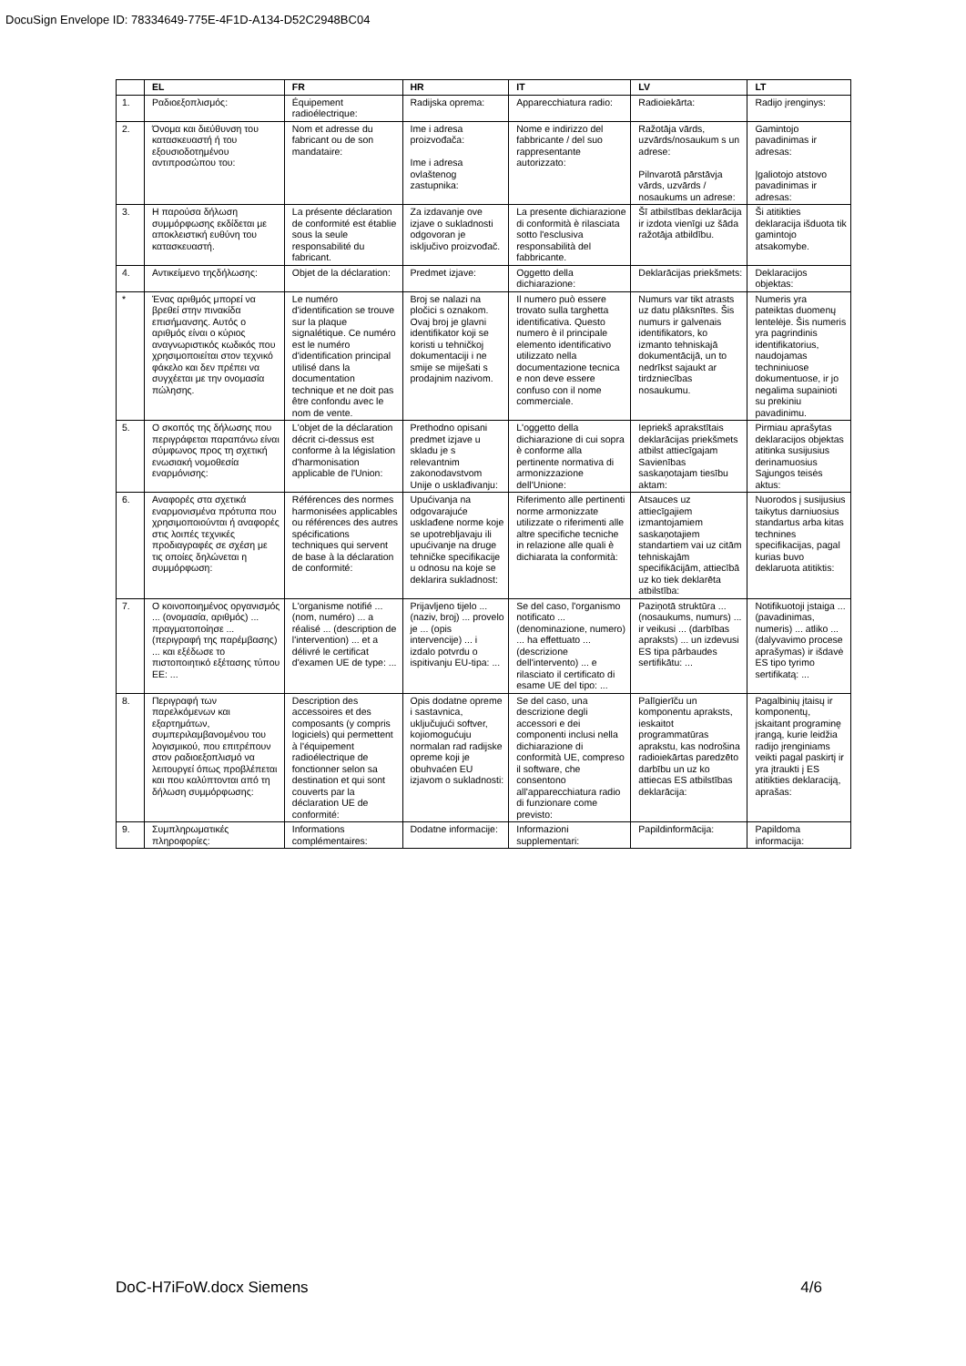DocuSign Envelope ID: 78334649-775E-4F1D-A134-D52C2948BC04
| | EL | FR | HR | IT | LV | LT |
| --- | --- | --- | --- | --- | --- | --- |
| 1. | Ραδιοεξοπλισμός: | Équipement radioélectrique: | Radijska oprema: | Apparecchiatura radio: | Radioiekārta: | Radijo įrenginys: |
| 2. | Όνομα και διεύθυνση του κατασκευαστή ή του εξουσιοδοτημένου αντιπροσώπου του: | Nom et adresse du fabricant ou de son mandataire: | Ime i adresa proizvođača: Ime i adresa ovlaštenog zastupnika: | Nome e indirizzo del fabbricante / del suo rappresentante autorizzato: | Ražotāja vārds, uzvārds/nosaukum s un adrese: Pilnvarotā pārstāvja vārds, uzvārds / nosaukums un adrese: | Gamintojo pavadinimas ir adresas: Įgaliotojo atstovo pavadinimas ir adresas: |
| 3. | Η παρούσα δήλωση συμμόρφωσης εκδίδεται με αποκλειστική ευθύνη του κατασκευαστή. | La présente déclaration de conformité est établie sous la seule responsabilité du fabricant. | Za izdavanje ove izjave o sukladnosti odgovoran je isključivo proizvođač. | La presente dichiarazione di conformità è rilasciata sotto l'esclusiva responsabilità del fabbricante. | Šī atbilstības deklarācija ir izdota vienīgi uz šāda ražotāja atbildību. | Ši atitikties deklaracija išduota tik gamintojo atsakomybe. |
| 4. | Αντικείμενο τηςδήλωσης: | Objet de la déclaration: | Predmet izjave: | Oggetto della dichiarazione: | Deklarācijas priekšmets: | Deklaracijos objektas: |
| * | Ένας αριθμός μπορεί να βρεθεί στην πινακίδα επισήμανσης. Αυτός ο αριθμός είναι ο κύριος αναγνωριστικός κωδικός που χρησιμοποιείται στον τεχνικό φάκελο και δεν πρέπει να συγχέεται με την ονομασία πώλησης. | Le numéro d'identification se trouve sur la plaque signalétique. Ce numéro est le numéro d'identification principal utilisé dans la documentation technique et ne doit pas être confondu avec le nom de vente. | Broj se nalazi na pločici s oznakom. Ovaj broj je glavni identifikator koji se koristi u tehničkoj dokumentaciji i ne smije se miješati s prodajnim nazivom. | Il numero può essere trovato sulla targhetta identificativa. Questo numero è il principale elemento identificativo utilizzato nella documentazione tecnica e non deve essere confuso con il nome commerciale. | Numurs var tikt atrasts uz datu plāksnītes. Šis numurs ir galvenais identifikators, ko izmanto tehniskajā dokumentācijā, un to nedrīkst sajaukt ar tirdzniecības nosaukumu. | Numeris yra pateiktas duomenų lentelėje. Šis numeris yra pagrindinis identifikatorius, naudojamas techniniuose dokumentuose, ir jo negalima supainioti su prekiniu pavadinimu. |
| 5. | Ο σκοπός της δήλωσης που περιγράφεται παραπάνω είναι σύμφωνος προς τη σχετική ενωσιακή νομοθεσία εναρμόνισης: | L'objet de la déclaration décrit ci-dessus est conforme à la législation d'harmonisation applicable de l'Union: | Prethodno opisani predmet izjave u skladu je s relevantnim zakonodavstvom Unije o usklađivanju: | L'oggetto della dichiarazione di cui sopra è conforme alla pertinente normativa di armonizzazione dell'Unione: | Iepriekš aprakstītais deklarācijas priekšmets atbilst attiecīgajam Savienības saskaņotajam tiesību aktam: | Pirmiau aprašytas deklaracijos objektas atitinka susijusius derinamuosius Sąjungos teisės aktus: |
| 6. | Αναφορές στα σχετικά εναρμονισμένα πρότυπα που χρησιμοποιούνται ή αναφορές στις λοιπές τεχνικές προδιαγραφές σε σχέση με τις οποίες δηλώνεται η συμμόρφωση: | Références des normes harmonisées applicables ou références des autres spécifications techniques qui servent de base à la déclaration de conformité: | Upućivanja na odgovarajuće usklađene norme koje se upotrebljavaju ili upućivanje na druge tehničke specifikacije u odnosu na koje se deklarira sukladnost: | Riferimento alle pertinenti norme armonizzate utilizzate o riferimenti alle altre specifiche tecniche in relazione alle quali è dichiarata la conformità: | Atsauces uz attiecīgajiem izmantojamiem saskaņotajiem standartiem vai uz citām tehniskajām specifikācijām, attiecībā uz ko tiek deklarēta atbilstība: | Nuorodos į susijusius taikytus darniuosius standartus arba kitas technines specifikacijas, pagal kurias buvo deklaruota atitiktis: |
| 7. | Ο κοινοποιημένος οργανισμός ... (ονομασία, αριθμός) ... πραγματοποίησε ... (περιγραφή της παρέμβασης) ... και εξέδωσε το πιστοποιητικό εξέτασης τύπου ΕΕ: ... | L'organisme notifié ... (nom, numéro) ... a réalisé ... (description de l'intervention) ... et a délivré le certificat d'examen UE de type: ... | Prijavljeno tijelo ... (naziv, broj) ... provelo je ... (opis intervencije) ... i izdalo potvrdu o ispitivanju EU-tipa: ... | Se del caso, l'organismo notificato ... (denominazione, numero) ... ha effettuato ... (descrizione dell'intervento) ... e rilasciato il certificato di esame UE del tipo: ... | Paziņotā struktūra ... (nosaukums, numurs) ... ir veikusi ... (darbības apraksts) ... un izdevusi ES tipa pārbaudes sertifikātu: ... | Notifikuotoji įstaiga ... (pavadinimas, numeris) ... atliko ... (dalyvavimo procese aprašymas) ir išdavė ES tipo tyrimo sertifikatą: ... |
| 8. | Περιγραφή των παρελκόμενων και εξαρτημάτων, συμπεριλαμβανομένου του λογισμικού, που επιτρέπουν στον ραδιοεξοπλισμό να λειτουργεί όπως προβλέπεται και που καλύπτονται από τη δήλωση συμμόρφωσης: | Description des accessoires et des composants (y compris logiciels) qui permettent à l'équipement radioélectrique de fonctionner selon sa destination et qui sont couverts par la déclaration UE de conformité: | Opis dodatne opreme i sastavnica, uključujući softver, kojiomogućuju normalan rad radijske opreme koji je obuhvaćen EU izjavom o sukladnosti: | Se del caso, una descrizione degli accessori e dei componenti inclusi nella dichiarazione di conformità UE, compreso il software, che consentono all'apparecchiatura radio di funzionare come previsto: | Palīgierīču un komponentu apraksts, ieskaitot programmatūras aprakstu, kas nodrošina radioiekārtas paredzēto darbību un uz ko attiecas ES atbilstības deklarācija: | Pagalbinių įtaisų ir komponentų, įskaitant programinę įrangą, kurie leidžia radijo įrenginiams veikti pagal paskirtį ir yra įtraukti į ES atitikties deklaraciją, aprašas: |
| 9. | Συμπληρωματικές πληροφορίες: | Informations complémentaires: | Dodatne informacije: | Informazioni supplementari: | Papildinformācija: | Papildoma informacija: |
DoC-H7iFoW.docx Siemens 4/6